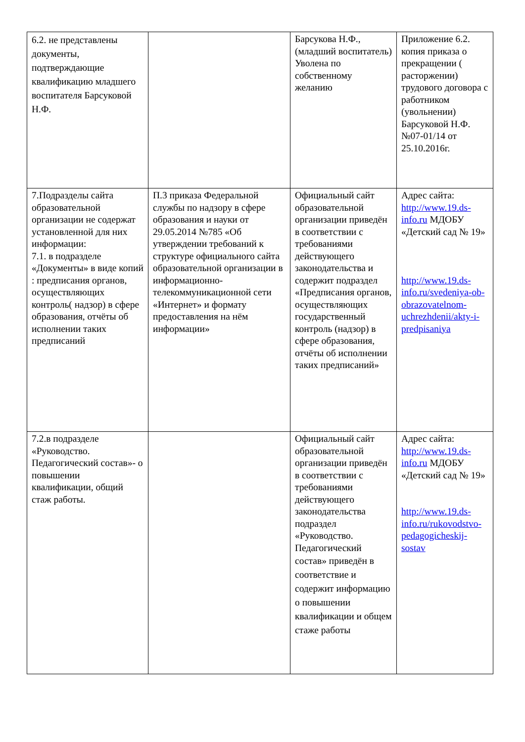| 6.2. не представлены документы, подтверждающие квалификацию младшего воспитателя Барсуковой Н.Ф. | | Барсукова Н.Ф.,(младший воспитатель) Уволена по собственному желанию | Приложение 6.2. копия приказа о прекращении ( расторжении) трудового договора с работником (увольнении) Барсуковой Н.Ф. №07-01/14 от 25.10.2016г. |
| 7.Подразделы сайта образовательной организации не содержат установленной для них информации: 7.1. в подразделе «Документы» в виде копий : предписания органов, осуществляющих контроль( надзор) в сфере образования, отчёты об исполнении таких предписаний | П.3 приказа Федеральной службы по надзору в сфере образования и науки от 29.05.2014 №785 «Об утверждении требований к структуре официального сайта образовательной организации в информационно-телекоммуникационной сети «Интернет» и формату предоставления на нём информации» | Официальный сайт образовательной организации приведён в соответствии с требованиями действующего законодательства и содержит подраздел «Предписания органов, осуществляющих государственный контроль (надзор) в сфере образования, отчёты об исполнении таких предписаний» | Адрес сайта: http://www.19.ds-info.ru МДОБУ «Детский сад № 19» http://www.19.ds-info.ru/svedeniya-ob-obrazovatelnom-uchrezhdenii/akty-i-predpisaniya |
| 7.2.в подразделе «Руководство. Педагогический состав»- о повышении квалификации, общий стаж работы. | | Официальный сайт образовательной организации приведён в соответствии с требованиями действующего законодательства подраздел «Руководство. Педагогический состав» приведён в соответствие и содержит информацию о повышении квалификации и общем стаже работы | Адрес сайта: http://www.19.ds-info.ru МДОБУ «Детский сад № 19» http://www.19.ds-info.ru/rukovodstvo-pedagogicheskij-sostav |